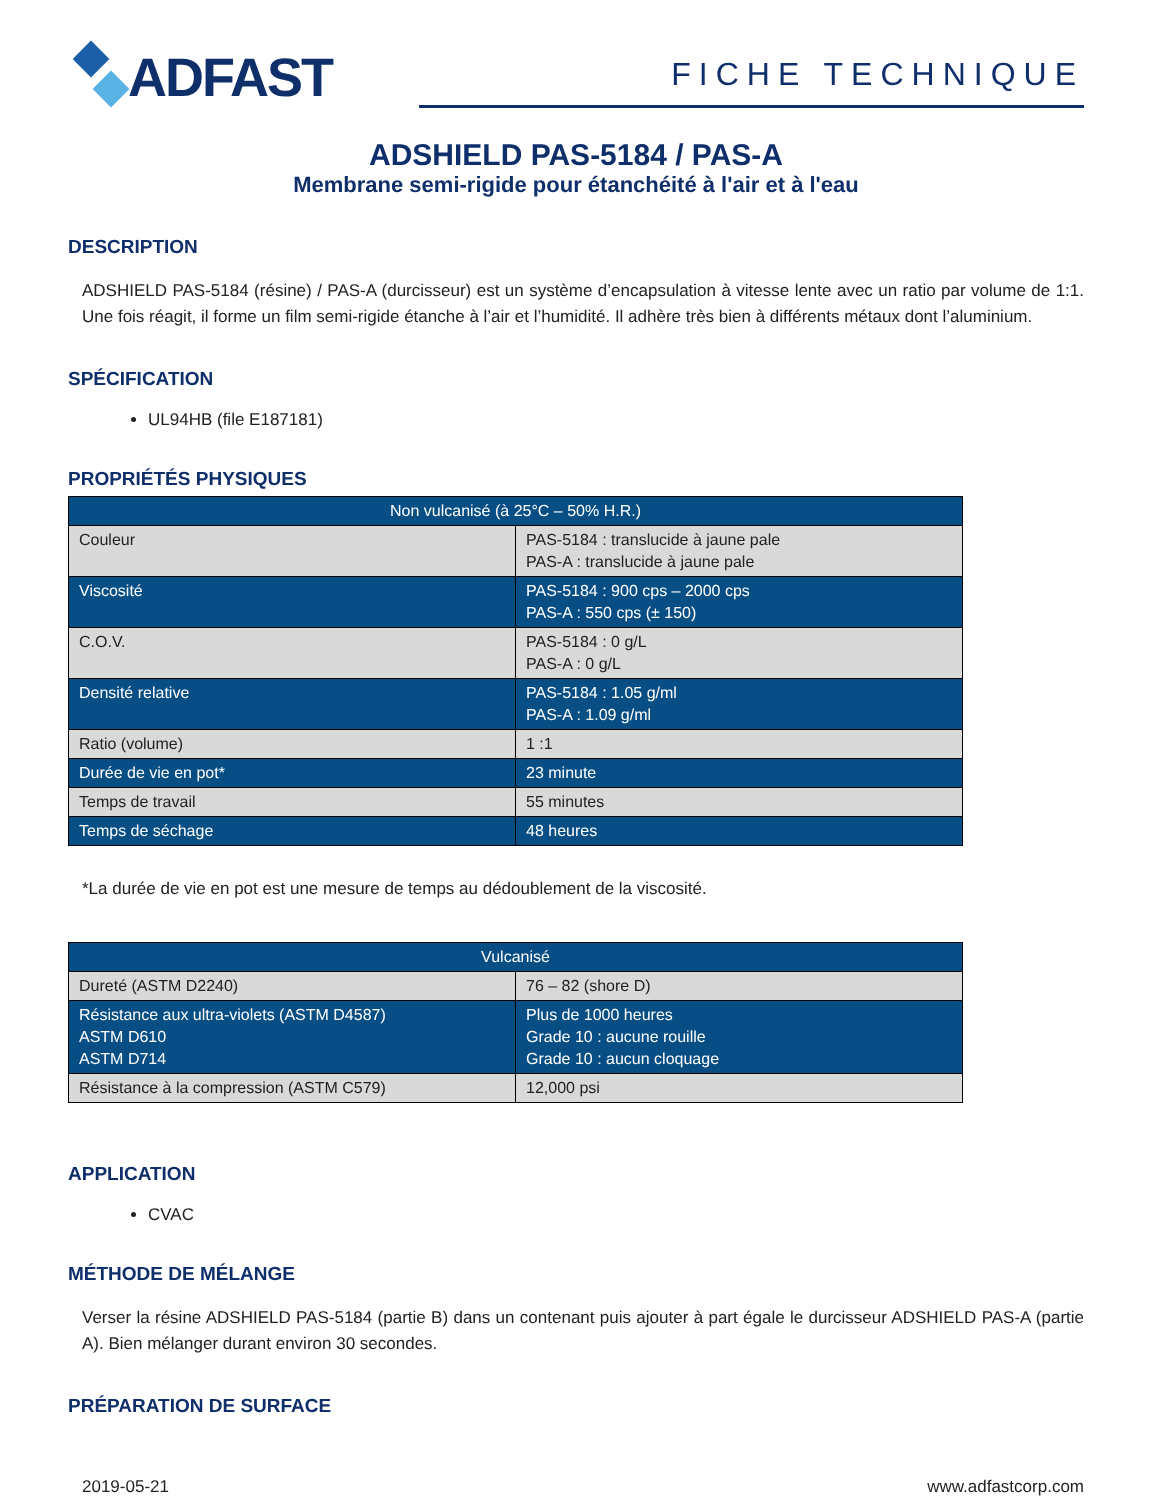ADFAST
FICHE TECHNIQUE
ADSHIELD PAS-5184 / PAS-A
Membrane semi-rigide pour étanchéité à l'air et à l'eau
DESCRIPTION
ADSHIELD PAS-5184 (résine) / PAS-A (durcisseur) est un système d’encapsulation à vitesse lente avec un ratio par volume de 1:1. Une fois réagit, il forme un film semi-rigide étanche à l’air et l’humidité. Il adhère très bien à différents métaux dont l’aluminium.
SPÉCIFICATION
UL94HB (file E187181)
PROPRIÉTÉS PHYSIQUES
| Non vulcanisé (à 25°C – 50% H.R.) | |
| --- | --- |
| Couleur | PAS-5184 : translucide à jaune pale PAS-A : translucide à jaune pale |
| Viscosité | PAS-5184 : 900 cps – 2000 cps PAS-A : 550 cps (± 150) |
| C.O.V. | PAS-5184 : 0 g/L PAS-A : 0 g/L |
| Densité relative | PAS-5184 : 1.05 g/ml PAS-A : 1.09 g/ml |
| Ratio (volume) | 1 :1 |
| Durée de vie en pot* | 23 minute |
| Temps de travail | 55 minutes |
| Temps de séchage | 48 heures |
*La durée de vie en pot est une mesure de temps au dédoublement de la viscosité.
| Vulcanisé | |
| --- | --- |
| Dureté (ASTM D2240) | 76 – 82 (shore D) |
| Résistance aux ultra-violets (ASTM D4587) ASTM D610 ASTM D714 | Plus de 1000 heures Grade 10 : aucune rouille Grade 10 : aucun cloquage |
| Résistance à la compression (ASTM C579) | 12,000 psi |
APPLICATION
CVAC
MÉTHODE DE MÉLANGE
Verser la résine ADSHIELD PAS-5184 (partie B) dans un contenant puis ajouter à part égale le durcisseur ADSHIELD PAS-A (partie A). Bien mélanger durant environ 30 secondes.
PRÉPARATION DE SURFACE
2019-05-21 www.adfastcorp.com